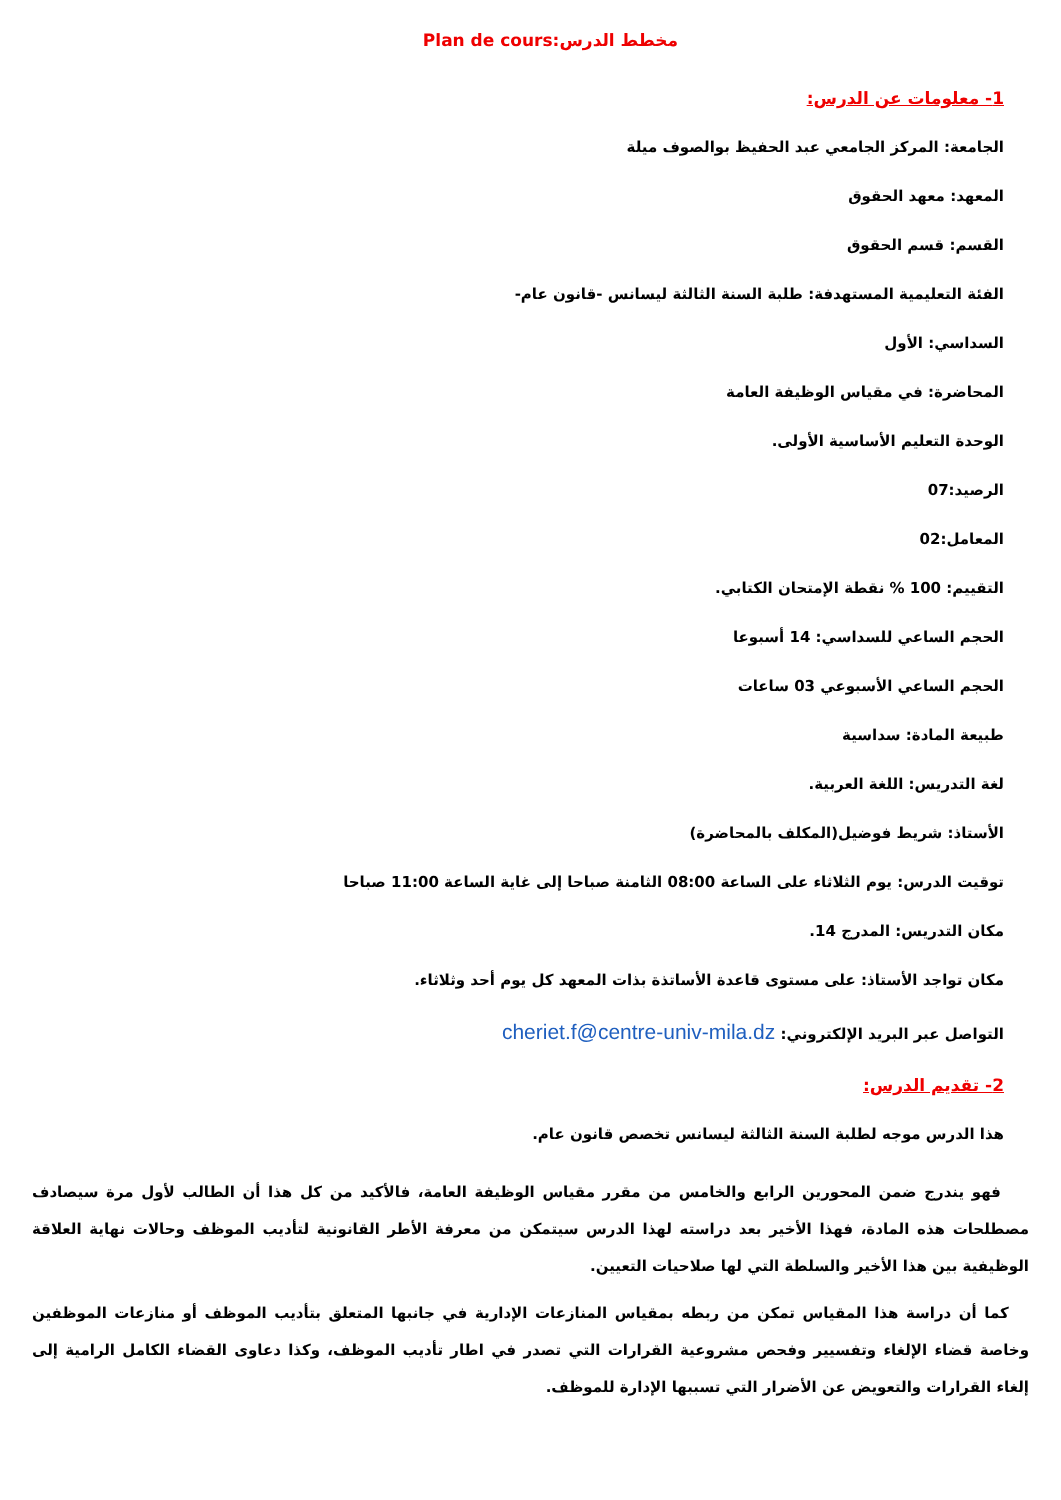مخطط الدرس:Plan de cours
1- معلومات عن الدرس:
الجامعة: المركز الجامعي عبد الحفيظ بوالصوف ميلة
المعهد: معهد الحقوق
القسم: قسم الحقوق
الفئة التعليمية المستهدفة: طلبة السنة الثالثة ليسانس -قانون عام-
السداسي: الأول
المحاضرة: في مقياس الوظيفة العامة
الوحدة التعليم الأساسية الأولى.
الرصيد:07
المعامل:02
التقييم: 100 % نقطة الإمتحان الكتابي.
الحجم الساعي للسداسي: 14 أسبوعا
الحجم الساعي الأسبوعي 03 ساعات
طبيعة المادة: سداسية
لغة التدريس: اللغة العربية.
الأستاذ: شريط فوضيل(المكلف بالمحاضرة)
توقيت الدرس: يوم الثلاثاء على الساعة 08:00 الثامنة صباحا إلى غاية الساعة 11:00 صباحا
مكان التدريس: المدرج 14.
مكان تواجد الأستاذ: على مستوى قاعدة الأساتذة بذات المعهد كل يوم أحد وثلاثاء.
التواصل عبر البريد الإلكتروني: cheriet.f@centre-univ-mila.dz
2- تقديم الدرس:
هذا الدرس موجه لطلبة السنة الثالثة ليسانس تخصص قانون عام.
فهو يندرج ضمن المحورين الرابع والخامس من مقرر مقياس الوظيفة العامة، فالأكيد من كل هذا أن الطالب لأول مرة سيصادف مصطلحات هذه المادة، فهذا الأخير بعد دراسته لهذا الدرس سيتمكن من معرفة الأطر القانونية لتأديب الموظف وحالات نهاية العلاقة الوظيفية بين هذا الأخير والسلطة التي لها صلاحيات التعيين.
كما أن دراسة هذا المقياس تمكن من ربطه بمقياس المنازعات الإدارية في جانبها المتعلق بتأديب الموظف أو منازعات الموظفين وخاصة قضاء الإلغاء وتفسيير وفحص مشروعية القرارات التي تصدر في اطار تأديب الموظف، وكذا دعاوى القضاء الكامل الرامية إلى إلغاء القرارات والتعويض عن الأضرار التي تسببها الإدارة للموظف.